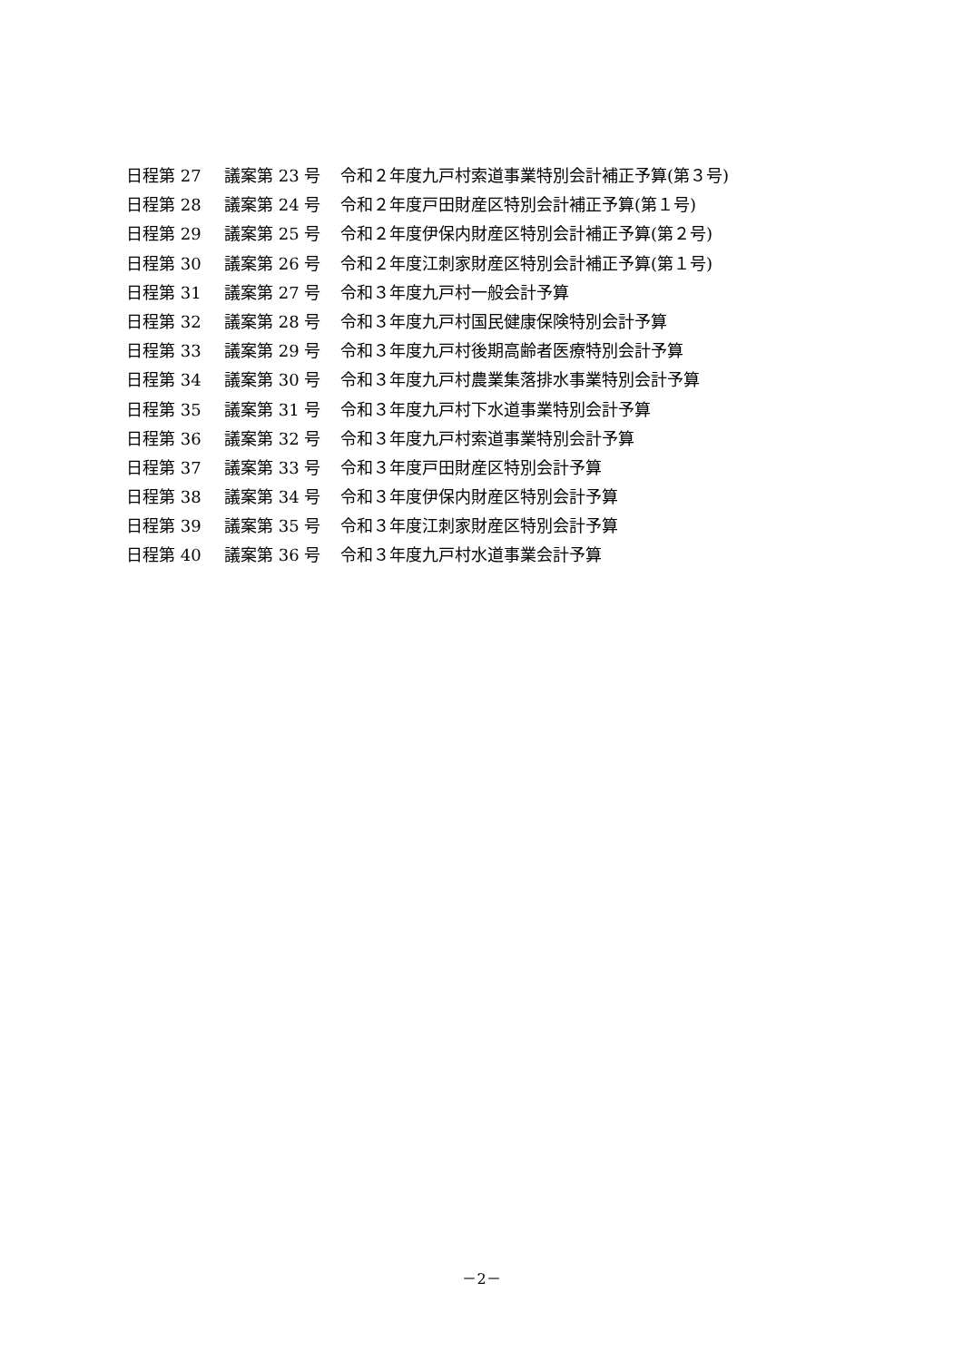日程第 27 議案第 23 号 令和２年度九戸村索道事業特別会計補正予算(第３号)
日程第 28 議案第 24 号 令和２年度戸田財産区特別会計補正予算(第１号)
日程第 29 議案第 25 号 令和２年度伊保内財産区特別会計補正予算(第２号)
日程第 30 議案第 26 号 令和２年度江刺家財産区特別会計補正予算(第１号)
日程第 31 議案第 27 号 令和３年度九戸村一般会計予算
日程第 32 議案第 28 号 令和３年度九戸村国民健康保険特別会計予算
日程第 33 議案第 29 号 令和３年度九戸村後期高齢者医療特別会計予算
日程第 34 議案第 30 号 令和３年度九戸村農業集落排水事業特別会計予算
日程第 35 議案第 31 号 令和３年度九戸村下水道事業特別会計予算
日程第 36 議案第 32 号 令和３年度九戸村索道事業特別会計予算
日程第 37 議案第 33 号 令和３年度戸田財産区特別会計予算
日程第 38 議案第 34 号 令和３年度伊保内財産区特別会計予算
日程第 39 議案第 35 号 令和３年度江刺家財産区特別会計予算
日程第 40 議案第 36 号 令和３年度九戸村水道事業会計予算
－2－